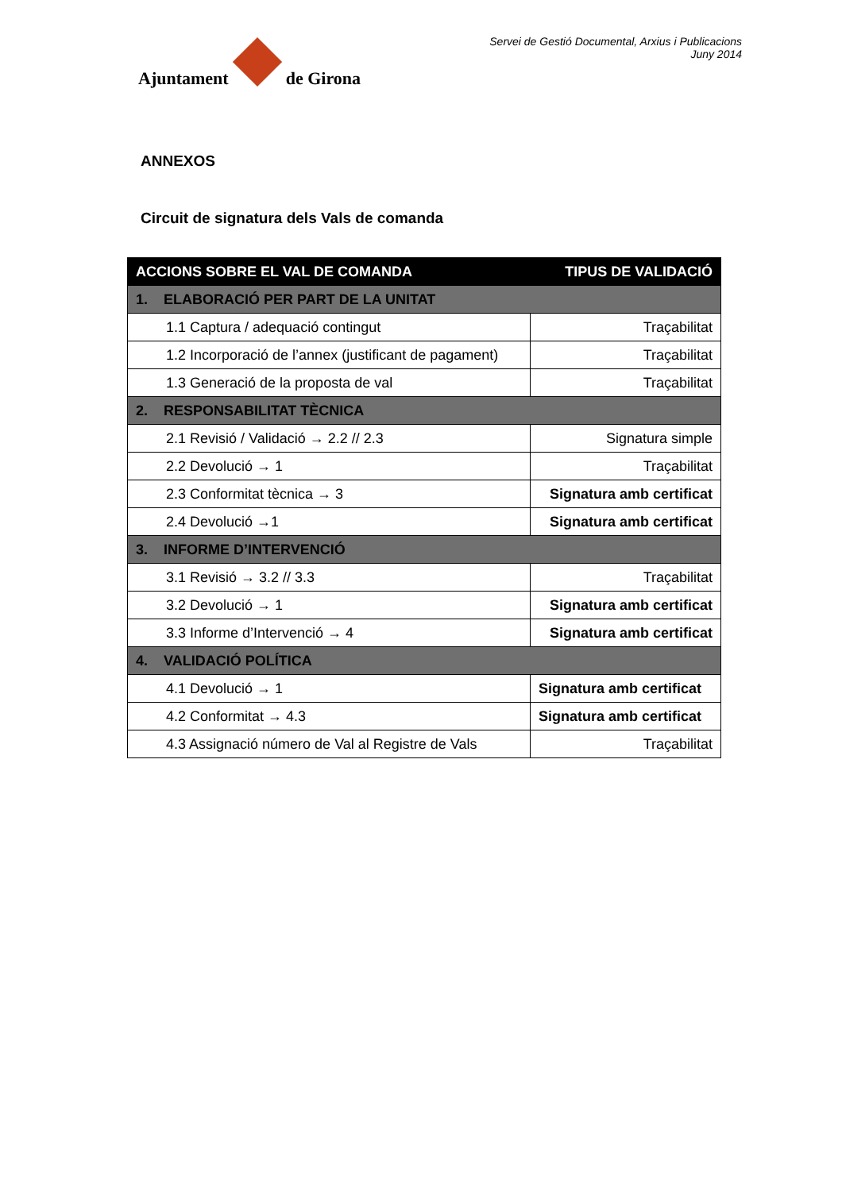Ajuntament
de Girona
Servei de Gestió Documental, Arxius i Publicacions
Juny 2014
ANNEXOS
Circuit de signatura dels Vals de comanda
| ACCIONS SOBRE EL VAL DE COMANDA | TIPUS DE VALIDACIÓ |
| --- | --- |
| 1. ELABORACIÓ PER PART DE LA UNITAT | |
| 1.1 Captura / adequació contingut | Traçabilitat |
| 1.2 Incorporació de l’annex (justificant de pagament) | Traçabilitat |
| 1.3 Generació de la proposta de val | Traçabilitat |
| 2. RESPONSABILITAT TÈCNICA | |
| 2.1 Revisió / Validació → 2.2 // 2.3 | Signatura simple |
| 2.2 Devolució → 1 | Traçabilitat |
| 2.3 Conformitat tècnica → 3 | Signatura amb certificat |
| 2.4 Devolució →1 | Signatura amb certificat |
| 3. INFORME D’INTERVENCIÓ | |
| 3.1 Revisió → 3.2 // 3.3 | Traçabilitat |
| 3.2 Devolució → 1 | Signatura amb certificat |
| 3.3 Informe d’Intervenció → 4 | Signatura amb certificat |
| 4. VALIDACIÓ POLÍTICA | |
| 4.1 Devolució → 1 | Signatura amb certificat |
| 4.2 Conformitat → 4.3 | Signatura amb certificat |
| 4.3 Assignació número de Val al Registre de Vals | Traçabilitat |